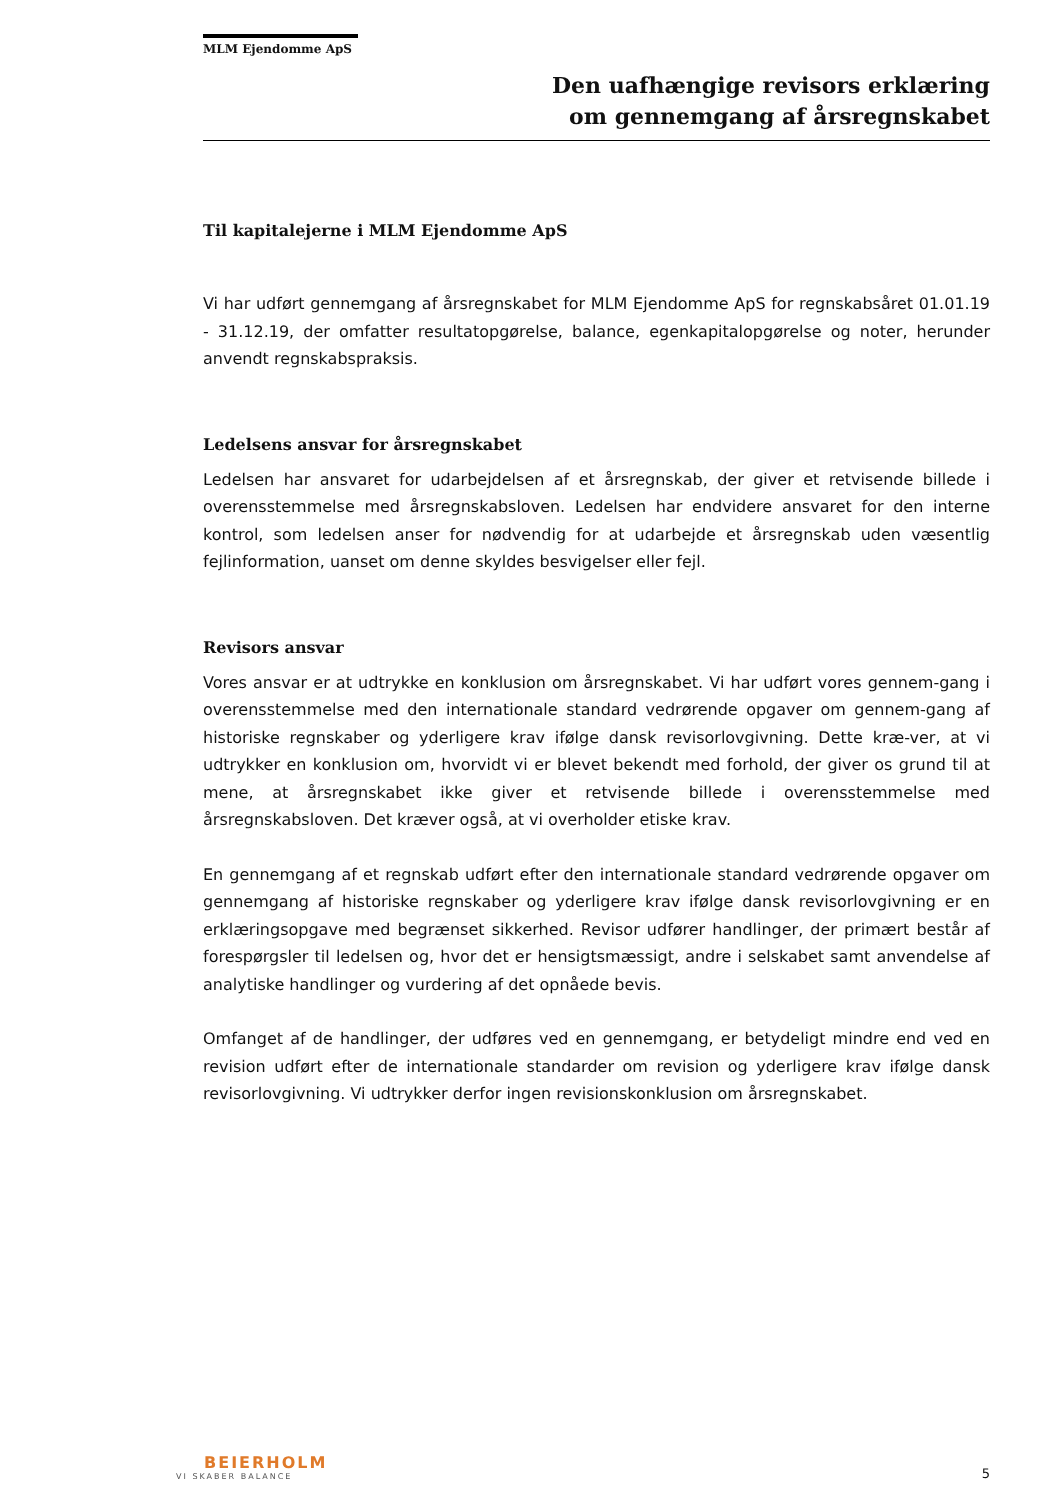MLM Ejendomme ApS
Den uafhængige revisors erklæring
om gennemgang af årsregnskabet
Til kapitalejerne i MLM Ejendomme ApS
Vi har udført gennemgang af årsregnskabet for MLM Ejendomme ApS for regnskabsåret 01.01.19 - 31.12.19, der omfatter resultatopgørelse, balance, egenkapitalopgørelse og noter, herunder anvendt regnskabspraksis.
Ledelsens ansvar for årsregnskabet
Ledelsen har ansvaret for udarbejdelsen af et årsregnskab, der giver et retvisende billede i overensstemmelse med årsregnskabsloven. Ledelsen har endvidere ansvaret for den interne kontrol, som ledelsen anser for nødvendig for at udarbejde et årsregnskab uden væsentlig fejlinformation, uanset om denne skyldes besvigelser eller fejl.
Revisors ansvar
Vores ansvar er at udtrykke en konklusion om årsregnskabet. Vi har udført vores gennem-gang i overensstemmelse med den internationale standard vedrørende opgaver om gennem-gang af historiske regnskaber og yderligere krav ifølge dansk revisorlovgivning. Dette kræ-ver, at vi udtrykker en konklusion om, hvorvidt vi er blevet bekendt med forhold, der giver os grund til at mene, at årsregnskabet ikke giver et retvisende billede i overensstemmelse med årsregnskabsloven. Det kræver også, at vi overholder etiske krav.
En gennemgang af et regnskab udført efter den internationale standard vedrørende opgaver om gennemgang af historiske regnskaber og yderligere krav ifølge dansk revisorlovgivning er en erklæringsopgave med begrænset sikkerhed. Revisor udfører handlinger, der primært består af forespørgsler til ledelsen og, hvor det er hensigtsmæssigt, andre i selskabet samt anvendelse af analytiske handlinger og vurdering af det opnåede bevis.
Omfanget af de handlinger, der udføres ved en gennemgang, er betydeligt mindre end ved en revision udført efter de internationale standarder om revision og yderligere krav ifølge dansk revisorlovgivning. Vi udtrykker derfor ingen revisionskonklusion om årsregnskabet.
BEIERHOLM
VI SKABER BALANCE
5